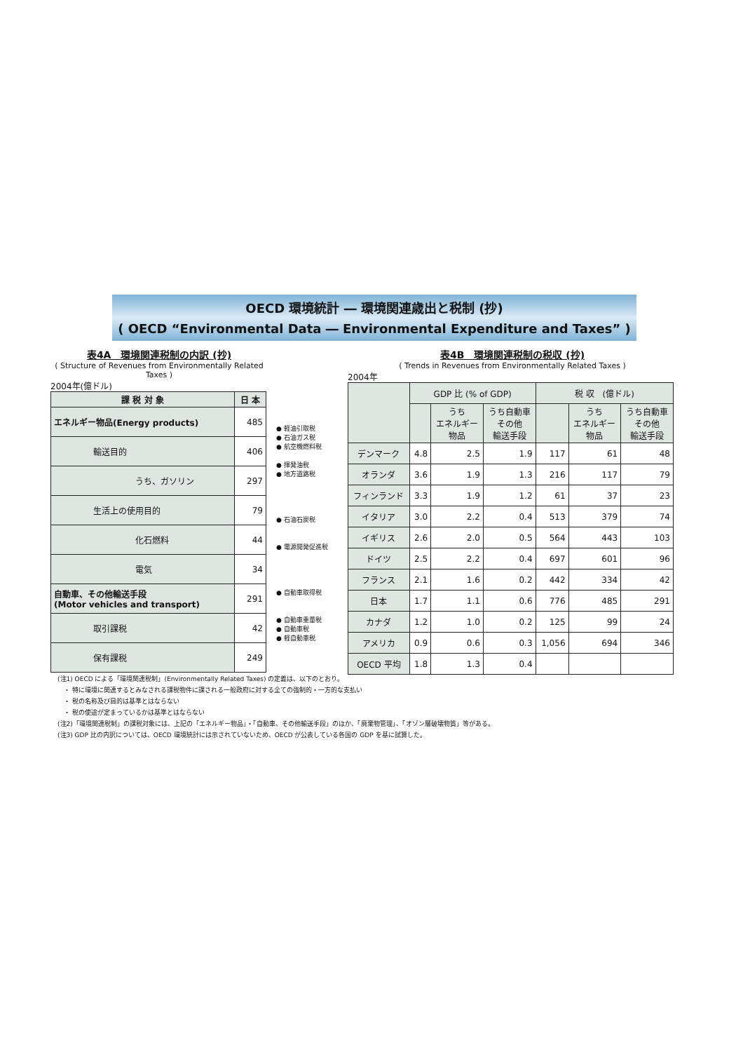OECD 環境統計 ― 環境関連歳出と税制 (抄)
( OECD “Environmental Data ― Environmental Expenditure and Taxes” )
表4A　環境関連税制の内訳 (抄)
( Structure of Revenues from Environmentally Related Taxes )
2004年(億ドル)
| 課 税 対 象 | 日 本 |
| --- | --- |
| エネルギー物品(Energy products) | 485 |
| 輸送目的 | 406 |
| うち、ガソリン | 297 |
| 生活上の使用目的 | 79 |
| 化石燃料 | 44 |
| 電気 | 34 |
| 自動車、その他輸送手段 (Motor vehicles and transport) | 291 |
| 取引課税 | 42 |
| 保有課税 | 249 |
● 軽油引取税
● 石油ガス税
● 航空機燃料税
● 揮発油税
● 地方道路税
● 石油石炭税
● 電源開発促進税
● 自動車取得税
● 自動車重量税
● 自動車税
● 軽自動車税
表4B　環境関連税制の税収 (抄)
( Trends in Revenues from Environmentally Related Taxes )
2004年
| | GDP 比 (% of GDP) | | | 税 収 (億ドル) | | |
| | | うち エネルギー 物品 | うち自動車 その他 輸送手段 | | うち エネルギー 物品 | うち自動車 その他 輸送手段 |
| デンマーク | 4.8 | 2.5 | 1.9 | 117 | 61 | 48 |
| オランダ | 3.6 | 1.9 | 1.3 | 216 | 117 | 79 |
| フィンランド | 3.3 | 1.9 | 1.2 | 61 | 37 | 23 |
| イタリア | 3.0 | 2.2 | 0.4 | 513 | 379 | 74 |
| イギリス | 2.6 | 2.0 | 0.5 | 564 | 443 | 103 |
| ドイツ | 2.5 | 2.2 | 0.4 | 697 | 601 | 96 |
| フランス | 2.1 | 1.6 | 0.2 | 442 | 334 | 42 |
| 日本 | 1.7 | 1.1 | 0.6 | 776 | 485 | 291 |
| カナダ | 1.2 | 1.0 | 0.2 | 125 | 99 | 24 |
| アメリカ | 0.9 | 0.6 | 0.3 | 1,056 | 694 | 346 |
| OECD 平均 | 1.8 | 1.3 | 0.4 | | | |
(注1) OECD による「環境関連税制」(Environmentally Related Taxes) の定義は、以下のとおり。
　・ 特に環境に関連するとみなされる課税物件に課される一般政府に対する全ての強制的・一方的な支払い
　・ 税の名称及び目的は基準とはならない
　・ 税の使途が定まっているかは基準とはならない
(注2)「環境関連税制」の課税対象には、上記の「エネルギー物品」・「自動車、その他輸送手段」のほか、「廃棄物管理」、「オゾン層破壊物質」等がある。
(注3) GDP 比の内訳については、OECD 環境統計には示されていないため、OECD が公表している各国の GDP を基に試算した。